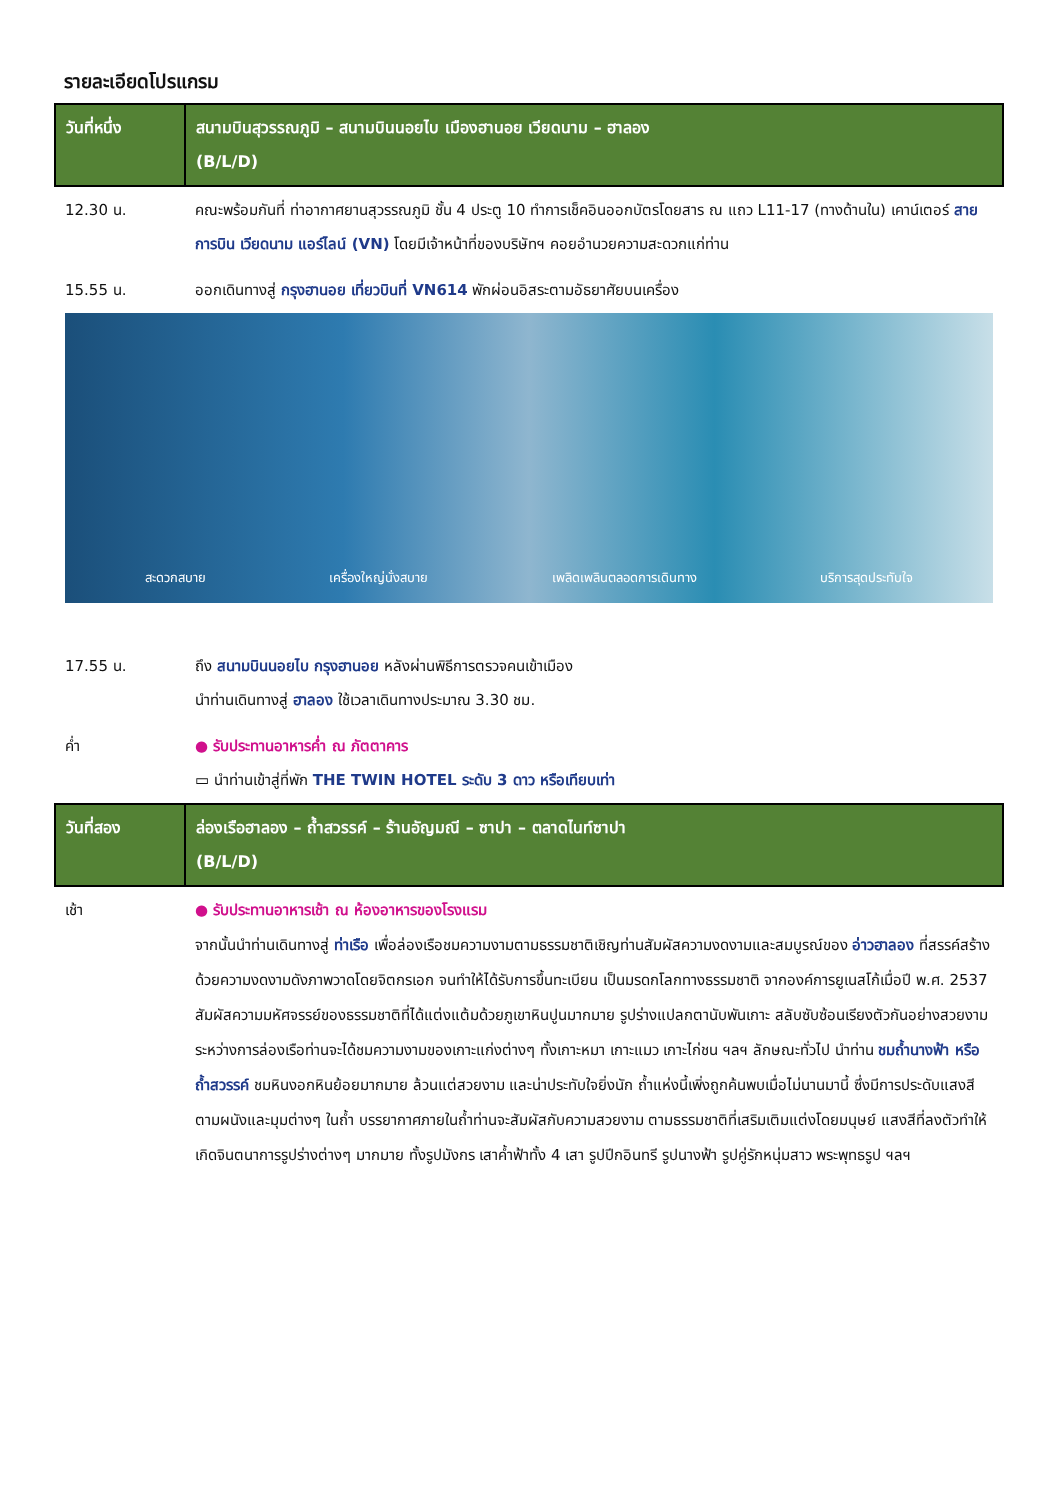รายละเอียดโปรแกรม
| วันที่หนึ่ง | สนามบินสุวรรณภูมิ – สนามบินนอยไบ เมืองฮานอย เวียดนาม – ฮาลอง (B/L/D) |
| --- | --- |
| 12.30 น. | คณะพร้อมกันที่ ท่าอากาศยานสุวรรณภูมิ ชั้น 4 ประตู 10 ทำการเช็คอินออกบัตรโดยสาร ณ แถว L11-17 (ทางด้านใน) เคาน์เตอร์ สายการบิน เวียดนาม แอร์ไลน์ (VN) โดยมีเจ้าหน้าที่ของบริษัทฯ คอยอำนวยความสะดวกแก่ท่าน |
| 15.55 น. | ออกเดินทางสู่ กรุงฮานอย เที่ยวบินที่ VN614 พักผ่อนอิสระตามอัธยาศัยบนเครื่อง |
| สะดวกสบาย เครื่องใหญ่นั่งสบาย เพลิดเพลินตลอดการเดินทาง บริการสุดประทับใจ | |
| 17.55 น. | ถึง สนามบินนอยไบ กรุงฮานอย หลังผ่านพิธีการตรวจคนเข้าเมือง นำท่านเดินทางสู่ ฮาลอง ใช้เวลาเดินทางประมาณ 3.30 ชม. |
| ค่ำ | ● รับประทานอาหารค่ำ ณ ภัตตาคาร ▭ นำท่านเข้าสู่ที่พัก THE TWIN HOTEL ระดับ 3 ดาว หรือเทียบเท่า |
| วันที่สอง | ล่องเรือฮาลอง – ถ้ำสวรรค์ – ร้านอัญมณี – ซาปา – ตลาดไนท์ซาปา (B/L/D) |
| เช้า | ● รับประทานอาหารเช้า ณ ห้องอาหารของโรงแรม จากนั้นนำท่านเดินทางสู่ ท่าเรือ เพื่อล่องเรือชมความงามตามธรรมชาติเชิญท่านสัมผัสความงดงามและสมบูรณ์ของ อ่าวฮาลอง ที่สรรค์สร้างด้วยความงดงามดังภาพวาดโดยจิตกรเอก จนทำให้ได้รับการขึ้นทะเบียน เป็นมรดกโลกทางธรรมชาติ จากองค์การยูเนสโก้เมื่อปี พ.ศ. 2537 สัมผัสความมหัศจรรย์ของธรรมชาติที่ได้แต่งแต้มด้วยภูเขาหินปูนมากมาย รูปร่างแปลกตานับพันเกาะ สลับซับซ้อนเรียงตัวกันอย่างสวยงาม ระหว่างการล่องเรือท่านจะได้ชมความงามของเกาะแก่งต่างๆ ทั้งเกาะหมา เกาะแมว เกาะไก่ชน ฯลฯ ลักษณะทั่วไป นำท่าน ชมถ้ำนางฟ้า หรือ ถ้ำสวรรค์ ชมหินงอกหินย้อยมากมาย ล้วนแต่สวยงาม และน่าประทับใจยิ่งนัก ถ้ำแห่งนี้เพิ่งถูกค้นพบเมื่อไม่นานมานี้ ซึ่งมีการประดับแสงสี ตามผนังและมุมต่างๆ ในถ้ำ บรรยากาศภายในถ้ำท่านจะสัมผัสกับความสวยงาม ตามธรรมชาติที่เสริมเติมแต่งโดยมนุษย์ แสงสีที่ลงตัวทำให้เกิดจินตนาการรูปร่างต่างๆ มากมาย ทั้งรูปมังกร เสาค้ำฟ้าทั้ง 4 เสา รูปปีกอินทรี รูปนางฟ้า รูปคู่รักหนุ่มสาว พระพุทธรูป ฯลฯ |